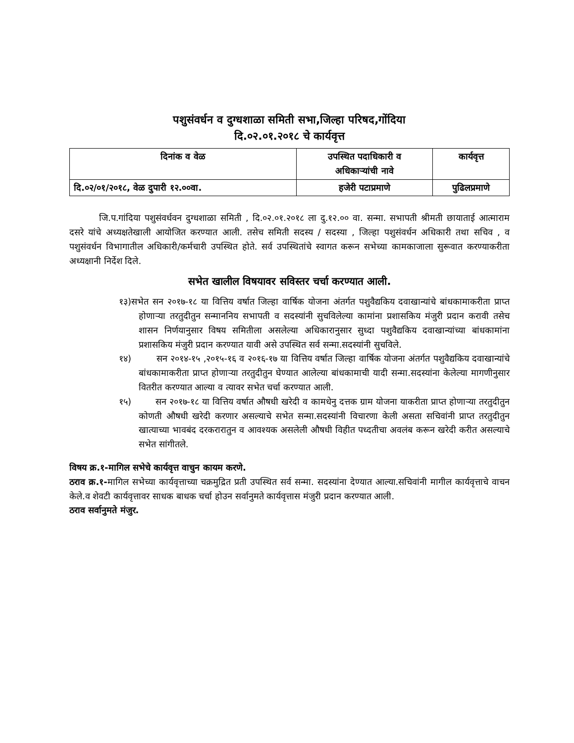पशुसंवर्धन व दुग्धशाळा समिती सभा,जिल्हा परिषद,गोंदिया
दि.०२.०१.२०१८ चे कार्यवृत्त
| दिनांक व वेळ | उपस्थित पदाधिकारी व अधिकाऱ्यांची नावे | कार्यवृत्त |
| --- | --- | --- |
| दि.०२/०१/२०१८, वेळ दुपारी १२.००वा. | हजेरी पटाप्रमाणे | पुढिलप्रमाणे |
जि.प.गांदिया पशुसंवर्धवन दुग्धशाळा समिती , दि.०२.०१.२०१८ ला दु.१२.०० वा. सन्मा. सभापती श्रीमती छायाताई आत्माराम दसरे यांचे अध्यक्षतेखाली आयोजित करण्यात आली. तसेच समिती सदस्य / सदस्या , जिल्हा पशुसंवर्धन अधिकारी तथा सचिव , व पशुसंवर्धन विभागातील अधिकारी/कर्मचारी उपस्थित होते. सर्व उपस्थितांचे स्वागत करून सभेच्या कामकाजाला सुरूवात करण्याकरीता अध्यक्षानी निर्देश दिले.
सभेत खालील विषयावर सविस्तर चर्चा करण्यात आली.
१३)सभेत सन २०१७-१८ या वित्तिय वर्षात जिल्हा वार्षिक योजना अंतर्गत पशुवैद्यकिय दवाखान्यांचे बांधकामाकरीता प्राप्त होणाऱ्या तरतुदीतुन सन्माननिय सभापती व सदस्यांनी सुचविलेल्या कामांना प्रशासकिय मंजुरी प्रदान करावी तसेच शासन निर्णयानुसार विषय समितीला असलेल्या अधिकारानुसार सुध्दा पशुवैद्यकिय दवाखान्यांच्या बांधकामांना प्रशासकिय मंजुरी प्रदान करण्यात यावी असे उपस्थित सर्व सन्मा.सदस्यांनी सुचविले.
१४) सन २०१४-१५ ,२०१५-१६ व २०१६-१७ या वित्तिय वर्षात जिल्हा वार्षिक योजना अंतर्गत पशुवैद्यकिय दवाखान्यांचे बांधकामाकरीता प्राप्त होणाऱ्या तरतुदीतुन घेण्यात आलेल्या बांधकामाची यादी सन्मा.सदस्यांना केलेल्या मागणीनुसार वितरीत करण्यात आल्या व त्यावर सभेत चर्चा करण्यात आली.
१५) सन २०१७-१८ या वित्तिय वर्षात औषधी खरेदी व कामधेनु दत्तक ग्राम योजना याकरीता प्राप्त होणाऱ्या तरतुदीतुन कोणती औषधी खरेदी करणार असल्याचे सभेत सन्मा.सदस्यांनी विचारणा केली असता सचिवांनी प्राप्त तरतुदीतुन खात्याच्या भावबंद दरकरारातुन व आवश्यक असलेली औषधी विहीत पध्दतीचा अवलंब करून खरेदी करीत असल्याचे सभेत सांगीतले.
विषय क्र.१-मागिल सभेचे कार्यवृत्त वाचुन कायम करणे.
ठराव क्र.१-मागिल सभेच्या कार्यवृत्ताच्या चक्रमुद्रित प्रती उपस्थित सर्व सन्मा. सदस्यांना देण्यात आल्या.सचिवांनी मागील कार्यवृत्ताचे वाचन केले.व शेवटी कार्यवृत्तावर साधक बाधक चर्चा होउन सर्वानुमते कार्यवृत्तास मंजुरी प्रदान करण्यात आली.
ठराव सर्वानुमते मंजुर.